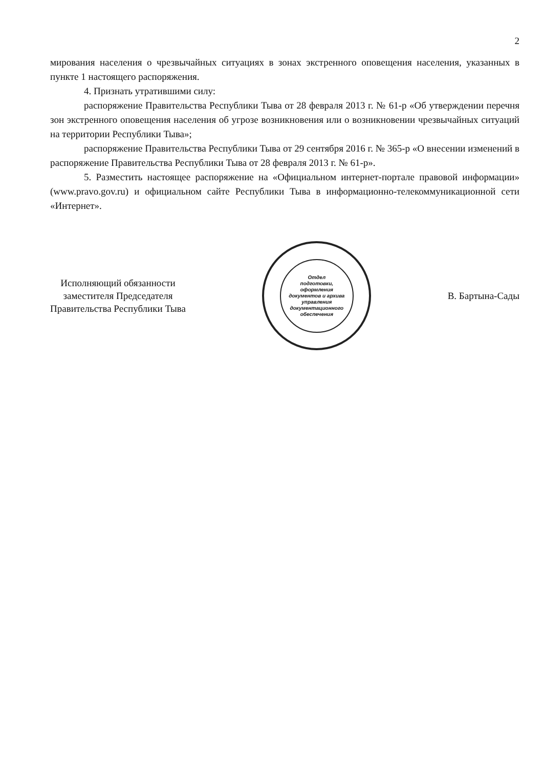2
мирования населения о чрезвычайных ситуациях в зонах экстренного оповещения населения, указанных в пункте 1 настоящего распоряжения.
4. Признать утратившими силу:
распоряжение Правительства Республики Тыва от 28 февраля 2013 г. № 61-р «Об утверждении перечня зон экстренного оповещения населения об угрозе возникновения или о возникновении чрезвычайных ситуаций на территории Республики Тыва»;
распоряжение Правительства Республики Тыва от 29 сентября 2016 г. № 365-р «О внесении изменений в распоряжение Правительства Республики Тыва от 28 февраля 2013 г. № 61-р».
5. Разместить настоящее распоряжение на «Официальном интернет-портале правовой информации» (www.pravo.gov.ru) и официальном сайте Республики Тыва в информационно-телекоммуникационной сети «Интернет».
Исполняющий обязанности
заместителя Председателя
Правительства Республики Тыва
Отдел
подготовки,
оформления
документов и архива
управления
документационного
обеспечения
В. Бартына-Сады